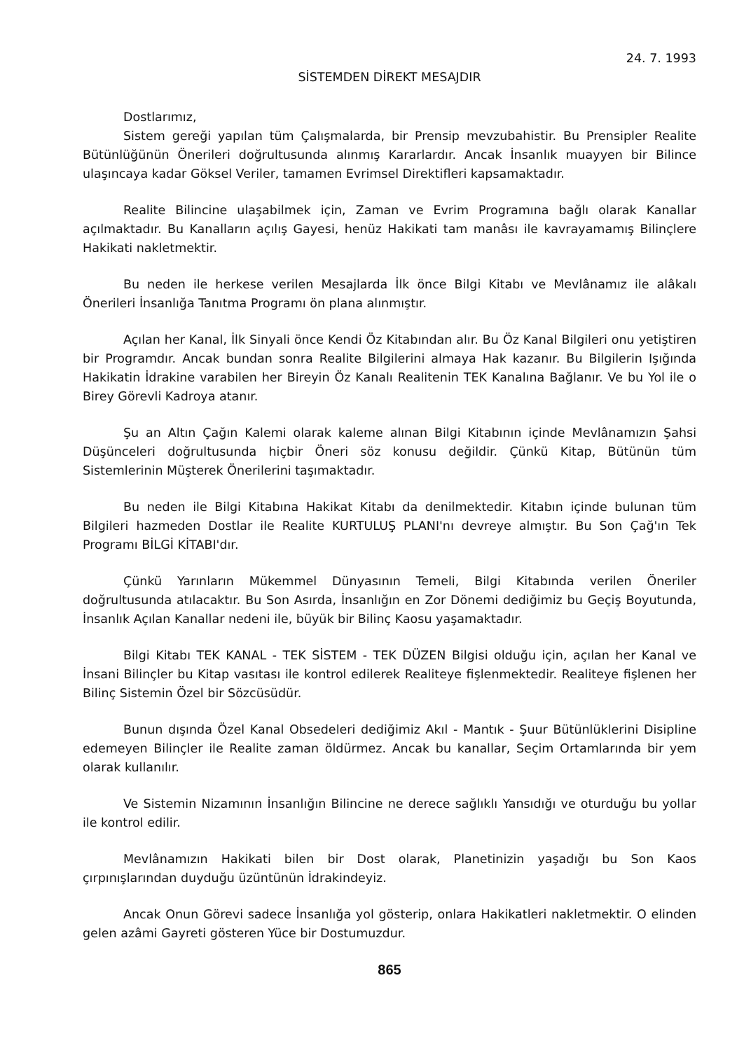24. 7. 1993
SİSTEMDEN DİREKT MESAJDIR
Dostlarımız,
Sistem gereği yapılan tüm Çalışmalarda, bir Prensip mevzubahistir. Bu Prensipler Realite Bütünlüğünün Önerileri doğrultusunda alınmış Kararlardır. Ancak İnsanlık muayyen bir Bilince ulaşıncaya kadar Göksel Veriler, tamamen Evrimsel Direktifleri kapsamaktadır.
Realite Bilincine ulaşabilmek için, Zaman ve Evrim Programına bağlı olarak Kanallar açılmaktadır. Bu Kanalların açılış Gayesi, henüz Hakikati tam manâsı ile kavrayamamış Bilinçlere Hakikati nakletmektir.
Bu neden ile herkese verilen Mesajlarda İlk önce Bilgi Kitabı ve Mevlânamız ile alâkalı Önerileri İnsanlığa Tanıtma Programı ön plana alınmıştır.
Açılan her Kanal, İlk Sinyali önce Kendi Öz Kitabından alır. Bu Öz Kanal Bilgileri onu yetiştiren bir Programdır. Ancak bundan sonra Realite Bilgilerini almaya Hak kazanır. Bu Bilgilerin Işığında Hakikatin İdrakine varabilen her Bireyin Öz Kanalı Realitenin TEK Kanalına Bağlanır. Ve bu Yol ile o Birey Görevli Kadroya atanır.
Şu an Altın Çağın Kalemi olarak kaleme alınan Bilgi Kitabının içinde Mevlânamızın Şahsi Düşünceleri doğrultusunda hiçbir Öneri söz konusu değildir. Çünkü Kitap, Bütünün tüm Sistemlerinin Müşterek Önerilerini taşımaktadır.
Bu neden ile Bilgi Kitabına Hakikat Kitabı da denilmektedir. Kitabın içinde bulunan tüm Bilgileri hazmeden Dostlar ile Realite KURTULUŞ PLANI'nı devreye almıştır. Bu Son Çağ'ın Tek Programı BİLGİ KİTABI'dır.
Çünkü Yarınların Mükemmel Dünyasının Temeli, Bilgi Kitabında verilen Öneriler doğrultusunda atılacaktır. Bu Son Asırda, İnsanlığın en Zor Dönemi dediğimiz bu Geçiş Boyutunda, İnsanlık Açılan Kanallar nedeni ile, büyük bir Bilinç Kaosu yaşamaktadır.
Bilgi Kitabı TEK KANAL - TEK SİSTEM - TEK DÜZEN Bilgisi olduğu için, açılan her Kanal ve İnsani Bilinçler bu Kitap vasıtası ile kontrol edilerek Realiteye fişlenmektedir. Realiteye fişlenen her Bilinç Sistemin Özel bir Sözcüsüdür.
Bunun dışında Özel Kanal Obsedeleri dediğimiz Akıl - Mantık - Şuur Bütünlüklerini Disipline edemeyen Bilinçler ile Realite zaman öldürmez. Ancak bu kanallar, Seçim Ortamlarında bir yem olarak kullanılır.
Ve Sistemin Nizamının İnsanlığın Bilincine ne derece sağlıklı Yansıdığı ve oturduğu bu yollar ile kontrol edilir.
Mevlânamızın Hakikati bilen bir Dost olarak, Planetinizin yaşadığı bu Son Kaos çırpınışlarından duyduğu üzüntünün İdrakindeyiz.
Ancak Onun Görevi sadece İnsanlığa yol gösterip, onlara Hakikatleri nakletmektir. O elinden gelen azâmi Gayreti gösteren Yüce bir Dostumuzdur.
865